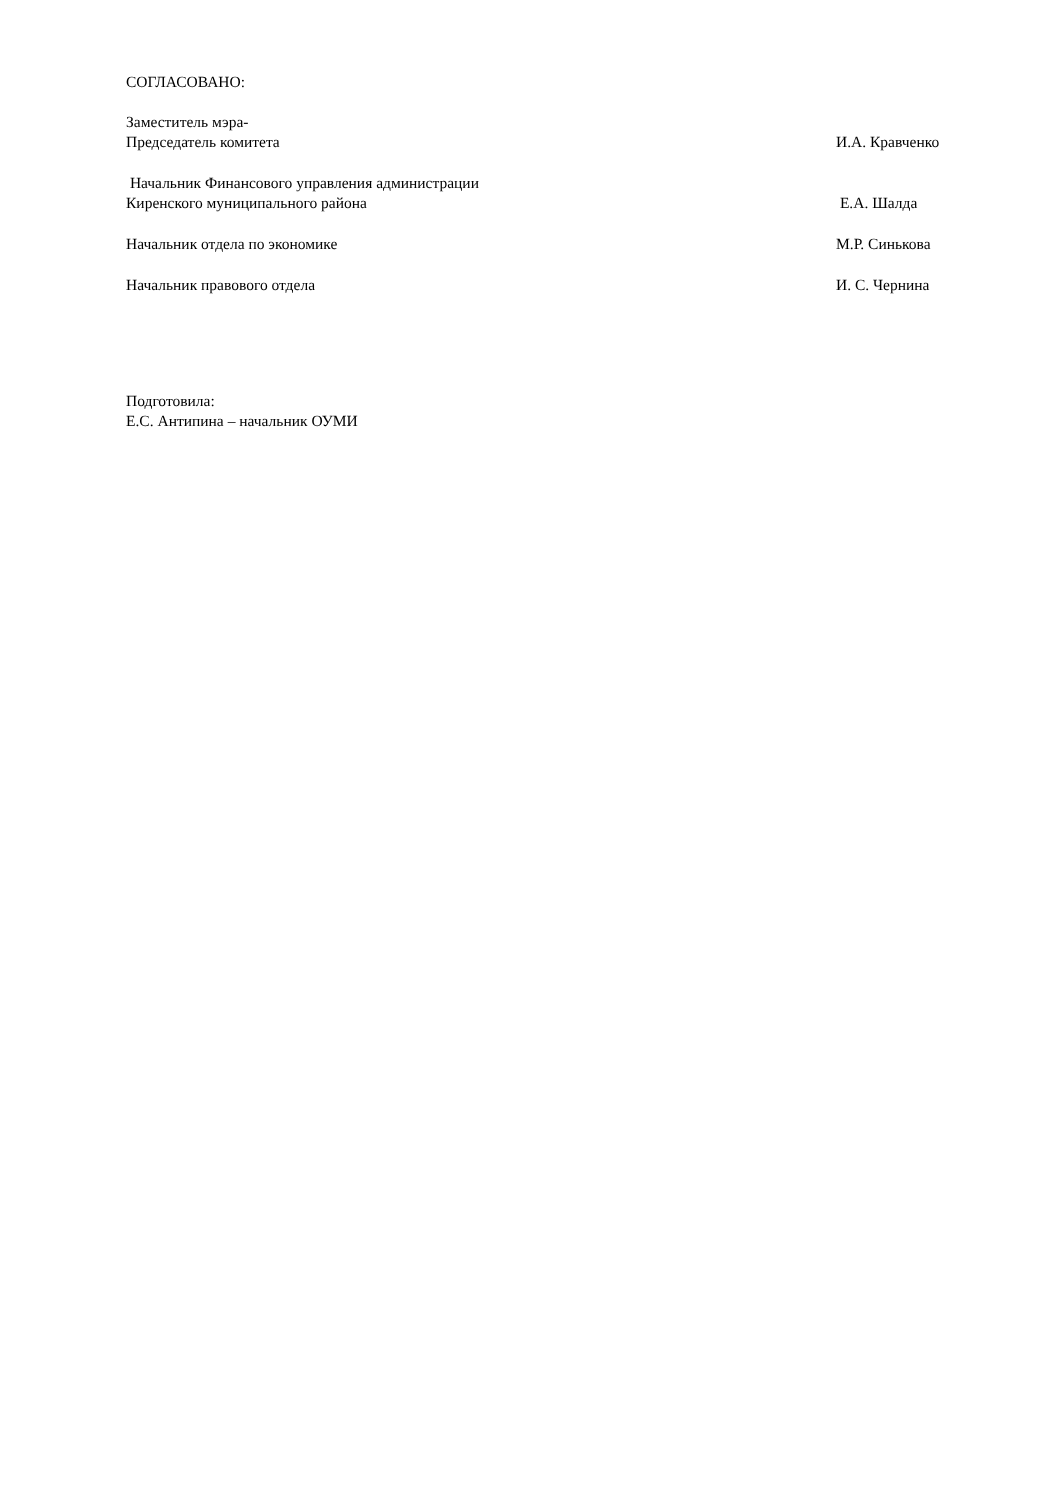СОГЛАСОВАНО:
Заместитель мэра-
Председатель комитета И.А. Кравченко
Начальник Финансового управления администрации
Киренского муниципального района Е.А. Шалда
Начальник отдела по экономике М.Р. Синькова
Начальник правового отдела И. С. Чернина
Подготовила:
Е.С. Антипина – начальник ОУМИ